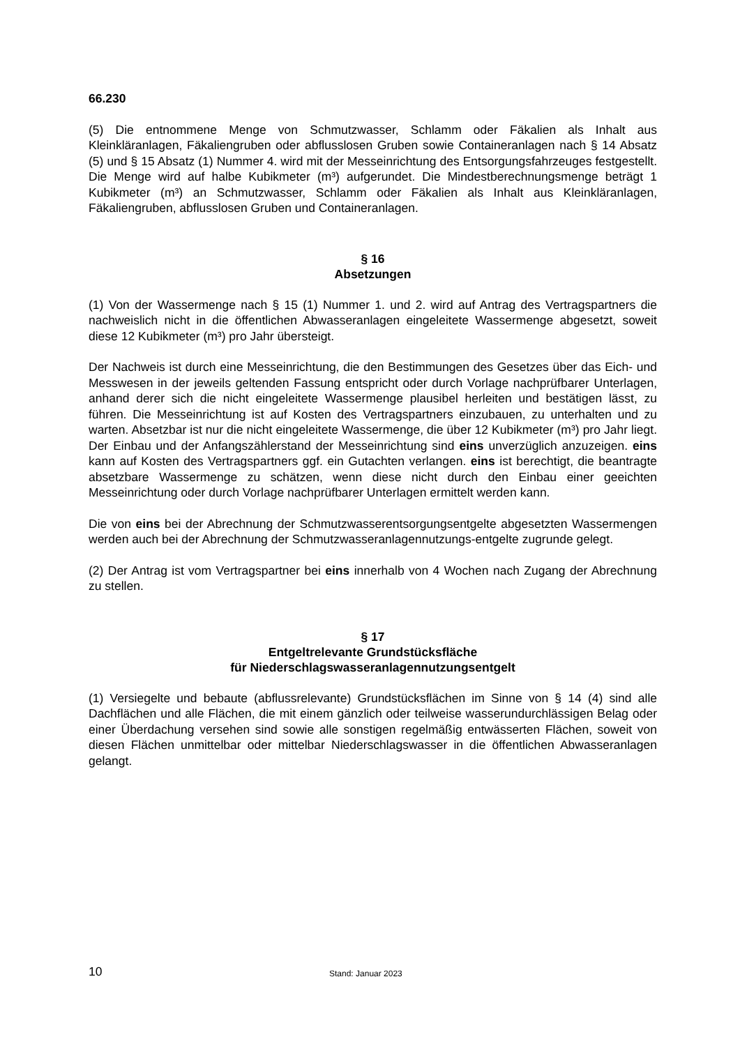66.230
(5) Die entnommene Menge von Schmutzwasser, Schlamm oder Fäkalien als Inhalt aus Kleinkläranlagen, Fäkaliengruben oder abflusslosen Gruben sowie Containeranlagen nach § 14 Absatz (5) und § 15 Absatz (1) Nummer 4. wird mit der Messeinrichtung des Entsorgungsfahrzeuges festgestellt. Die Menge wird auf halbe Kubikmeter (m³) aufgerundet. Die Mindestberechnungsmenge beträgt 1 Kubikmeter (m³) an Schmutzwasser, Schlamm oder Fäkalien als Inhalt aus Kleinkläranlagen, Fäkaliengruben, abflusslosen Gruben und Containeranlagen.
§ 16
Absetzungen
(1) Von der Wassermenge nach § 15 (1) Nummer 1. und 2. wird auf Antrag des Vertragspartners die nachweislich nicht in die öffentlichen Abwasseranlagen eingeleitete Wassermenge abgesetzt, soweit diese 12 Kubikmeter (m³) pro Jahr übersteigt.
Der Nachweis ist durch eine Messeinrichtung, die den Bestimmungen des Gesetzes über das Eich- und Messwesen in der jeweils geltenden Fassung entspricht oder durch Vorlage nachprüfbarer Unterlagen, anhand derer sich die nicht eingeleitete Wassermenge plausibel herleiten und bestätigen lässt, zu führen. Die Messeinrichtung ist auf Kosten des Vertragspartners einzubauen, zu unterhalten und zu warten. Absetzbar ist nur die nicht eingeleitete Wassermenge, die über 12 Kubikmeter (m³) pro Jahr liegt. Der Einbau und der Anfangszählerstand der Messeinrichtung sind eins unverzüglich anzuzeigen. eins kann auf Kosten des Vertragspartners ggf. ein Gutachten verlangen. eins ist berechtigt, die beantragte absetzbare Wassermenge zu schätzen, wenn diese nicht durch den Einbau einer geeichten Messeinrichtung oder durch Vorlage nachprüfbarer Unterlagen ermittelt werden kann.
Die von eins bei der Abrechnung der Schmutzwasserentsorgungsentgelte abgesetzten Wassermengen werden auch bei der Abrechnung der Schmutzwasseranlagennutzungs-entgelte zugrunde gelegt.
(2) Der Antrag ist vom Vertragspartner bei eins innerhalb von 4 Wochen nach Zugang der Abrechnung zu stellen.
§ 17
Entgeltrelevante Grundstücksfläche
für Niederschlagswasseranlagennutzungsentgelt
(1) Versiegelte und bebaute (abflussrelevante) Grundstücksflächen im Sinne von § 14 (4) sind alle Dachflächen und alle Flächen, die mit einem gänzlich oder teilweise wasserundurchlässigen Belag oder einer Überdachung versehen sind sowie alle sonstigen regelmäßig entwässerten Flächen, soweit von diesen Flächen unmittelbar oder mittelbar Niederschlagswasser in die öffentlichen Abwasseranlagen gelangt.
10 Stand: Januar 2023